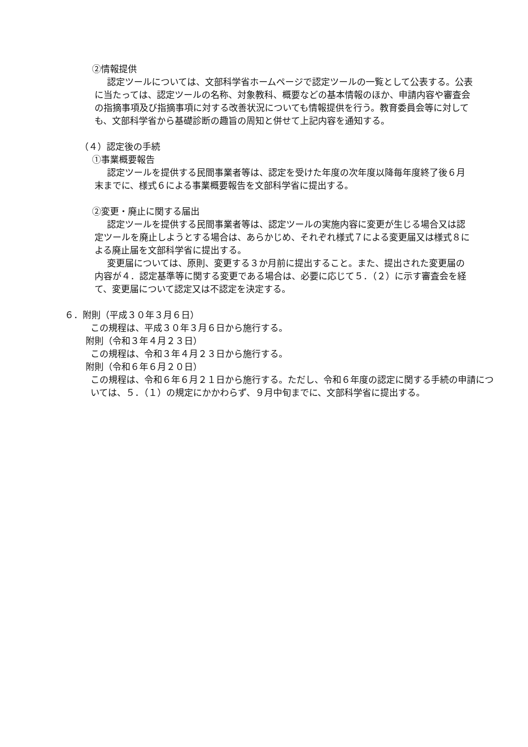②情報提供
認定ツールについては、文部科学省ホームページで認定ツールの一覧として公表する。公表に当たっては、認定ツールの名称、対象教科、概要などの基本情報のほか、申請内容や審査会の指摘事項及び指摘事項に対する改善状況についても情報提供を行う。教育委員会等に対しても、文部科学省から基礎診断の趣旨の周知と併せて上記内容を通知する。
（４）認定後の手続
①事業概要報告
認定ツールを提供する民間事業者等は、認定を受けた年度の次年度以降毎年度終了後６月末までに、様式６による事業概要報告を文部科学省に提出する。
②変更・廃止に関する届出
認定ツールを提供する民間事業者等は、認定ツールの実施内容に変更が生じる場合又は認定ツールを廃止しようとする場合は、あらかじめ、それぞれ様式７による変更届又は様式８による廃止届を文部科学省に提出する。
変更届については、原則、変更する３か月前に提出すること。また、提出された変更届の内容が４．認定基準等に関する変更である場合は、必要に応じて５．（２）に示す審査会を経て、変更届について認定又は不認定を決定する。
６．附則（平成３０年３月６日）
この規程は、平成３０年３月６日から施行する。
附則（令和３年４月２３日）
この規程は、令和３年４月２３日から施行する。
附則（令和６年６月２０日）
この規程は、令和６年６月２１日から施行する。ただし、令和６年度の認定に関する手続の申請については、５．（１）の規定にかかわらず、９月中旬までに、文部科学省に提出する。